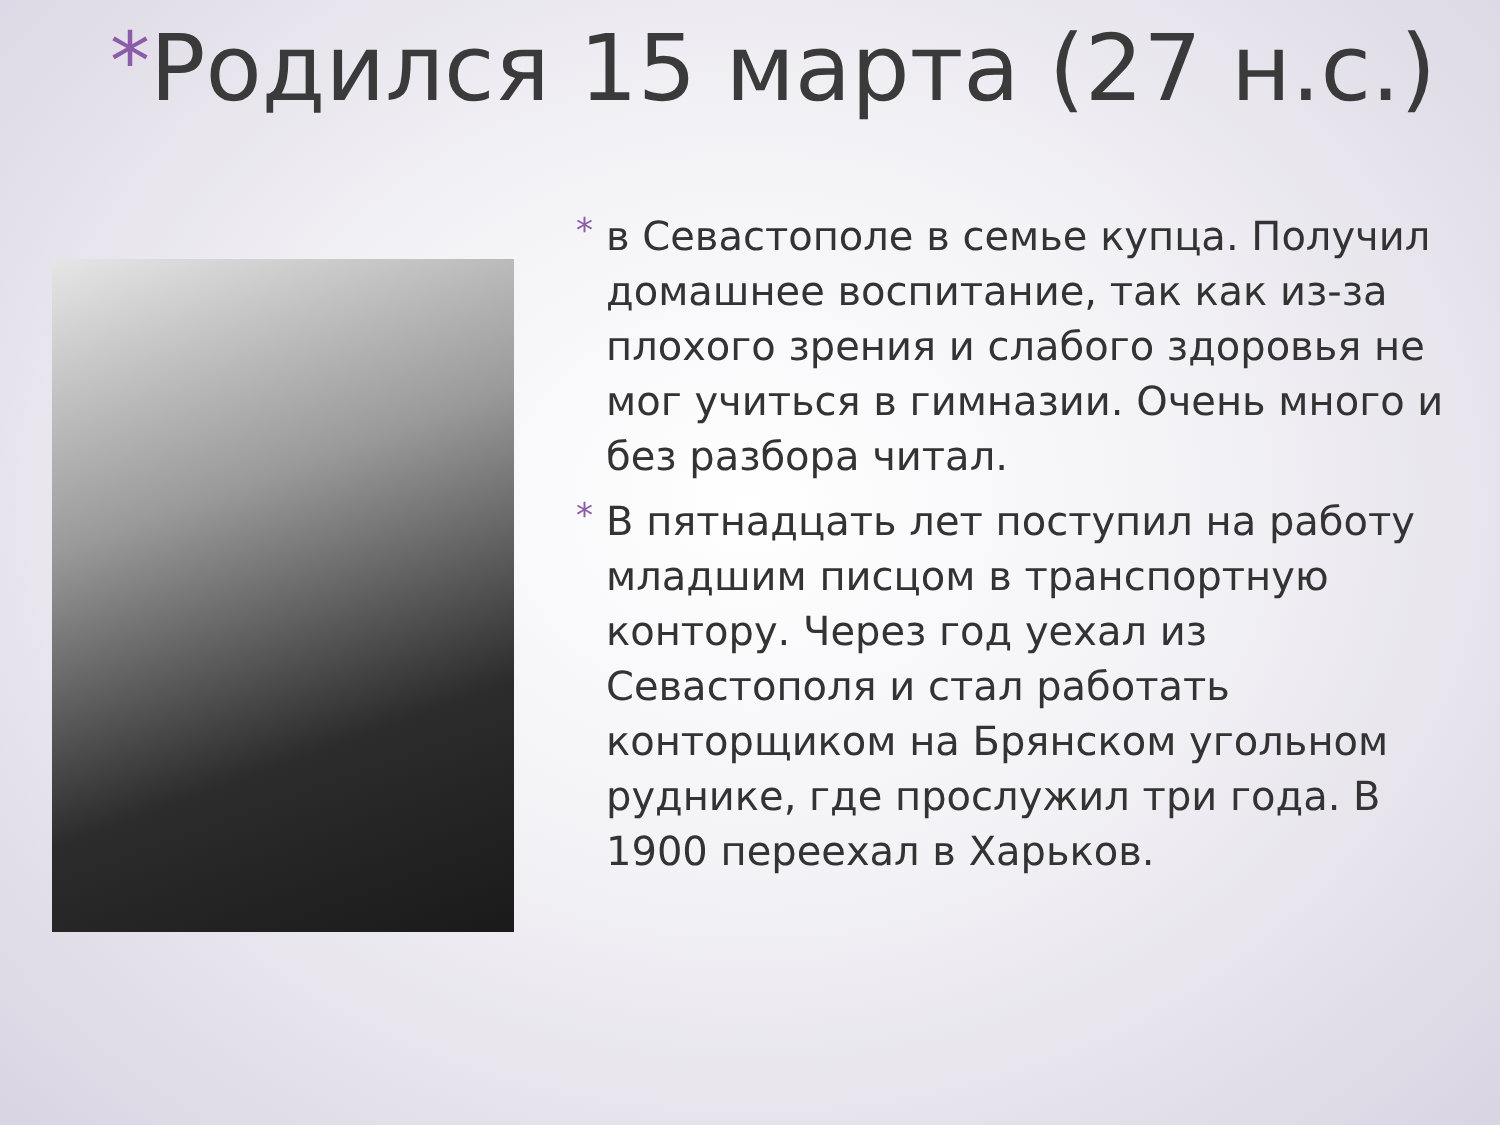*Родился 15 марта (27 н.с.)
* в Севастополе в семье купца. Получил домашнее воспитание, так как из-за плохого зрения и слабого здоровья не мог учиться в гимназии. Очень много и без разбора читал.
* В пятнадцать лет поступил на работу младшим писцом в транспортную контору. Через год уехал из Севастополя и стал работать конторщиком на Брянском угольном руднике, где прослужил три года. В 1900 переехал в Харьков.